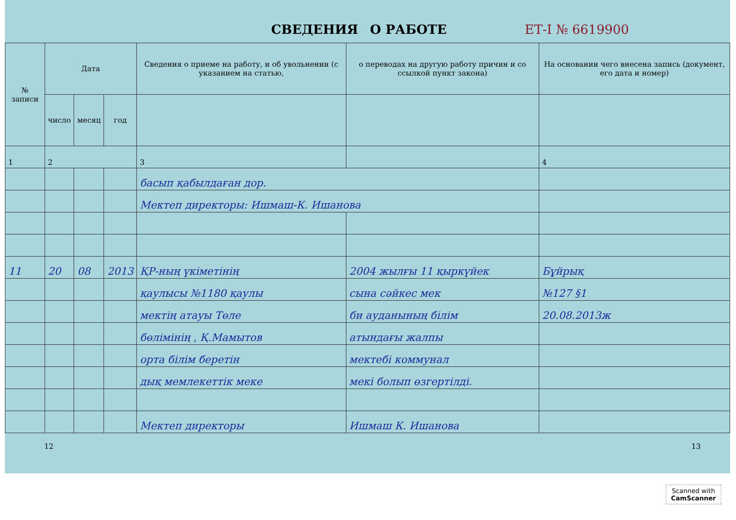СВЕДЕНИЯ О РАБОТЕ ЕТ-I № 6619900
| № записи | Дата | | | Сведения о приеме на работу, и об увольнении (с указанием на статью, | о переводах на другую работу причин и со ссылкой пункт закона) | На основании чего внесена запись (документ, его дата и номер) |
| --- | --- | --- | --- | --- | --- | --- |
| | число | месяц | год | | | |
| 1 | 2 | | | 3 | | 4 |
| | | | | басып қабылдаған дор. | | |
| | | | | Мектеп директоры: Ишмаш-К. Ишанова | | |
| 11 | 20 | 08 | 2013 | ҚР-ның үкіметінің | 2004 жылғы 11 қыркүйек | Бұйрық |
| | | | | қаулысы №1180 қаулы | сына сәйкес мек | №127 §1 |
| | | | | мектің атауы Төле | би ауданының білім | 20.08.2013ж |
| | | | | бөлімінің , Қ.Мамытов | атындағы жалпы | |
| | | | | орта білім беретін | мектебі коммунал | |
| | | | | дық мемлекеттік меке | мекі болып өзгертілді. | |
| | | | | Мектеп директоры | Ишмаш К. Ишанова | |
12 13
Scanned with
CamScanner